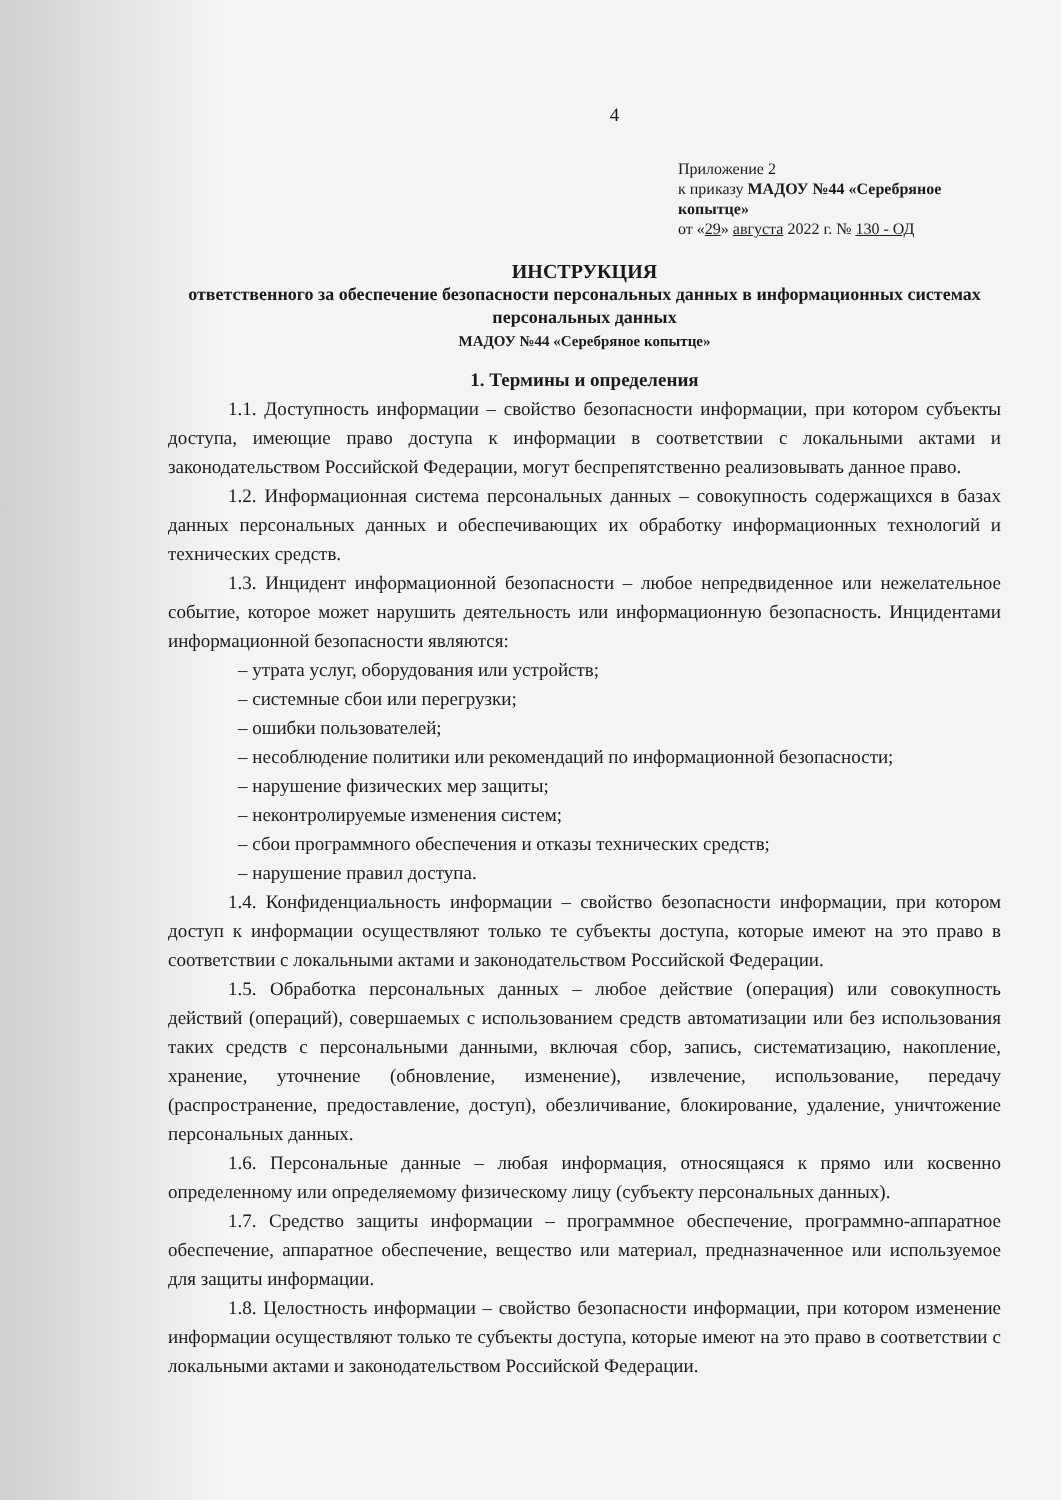4
Приложение 2
к приказу МАДОУ №44 «Серебряное копытце»
от «29» августа 2022 г. № 130 - ОД
ИНСТРУКЦИЯ
ответственного за обеспечение безопасности персональных данных в информационных системах персональных данных
МАДОУ №44 «Серебряное копытце»
1. Термины и определения
1.1. Доступность информации – свойство безопасности информации, при котором субъекты доступа, имеющие право доступа к информации в соответствии с локальными актами и законодательством Российской Федерации, могут беспрепятственно реализовывать данное право.
1.2. Информационная система персональных данных – совокупность содержащихся в базах данных персональных данных и обеспечивающих их обработку информационных технологий и технических средств.
1.3. Инцидент информационной безопасности – любое непредвиденное или нежелательное событие, которое может нарушить деятельность или информационную безопасность. Инцидентами информационной безопасности являются:
– утрата услуг, оборудования или устройств;
– системные сбои или перегрузки;
– ошибки пользователей;
– несоблюдение политики или рекомендаций по информационной безопасности;
– нарушение физических мер защиты;
– неконтролируемые изменения систем;
– сбои программного обеспечения и отказы технических средств;
– нарушение правил доступа.
1.4. Конфиденциальность информации – свойство безопасности информации, при котором доступ к информации осуществляют только те субъекты доступа, которые имеют на это право в соответствии с локальными актами и законодательством Российской Федерации.
1.5. Обработка персональных данных – любое действие (операция) или совокупность действий (операций), совершаемых с использованием средств автоматизации или без использования таких средств с персональными данными, включая сбор, запись, систематизацию, накопление, хранение, уточнение (обновление, изменение), извлечение, использование, передачу (распространение, предоставление, доступ), обезличивание, блокирование, удаление, уничтожение персональных данных.
1.6. Персональные данные – любая информация, относящаяся к прямо или косвенно определенному или определяемому физическому лицу (субъекту персональных данных).
1.7. Средство защиты информации – программное обеспечение, программно-аппаратное обеспечение, аппаратное обеспечение, вещество или материал, предназначенное или используемое для защиты информации.
1.8. Целостность информации – свойство безопасности информации, при котором изменение информации осуществляют только те субъекты доступа, которые имеют на это право в соответствии с локальными актами и законодательством Российской Федерации.